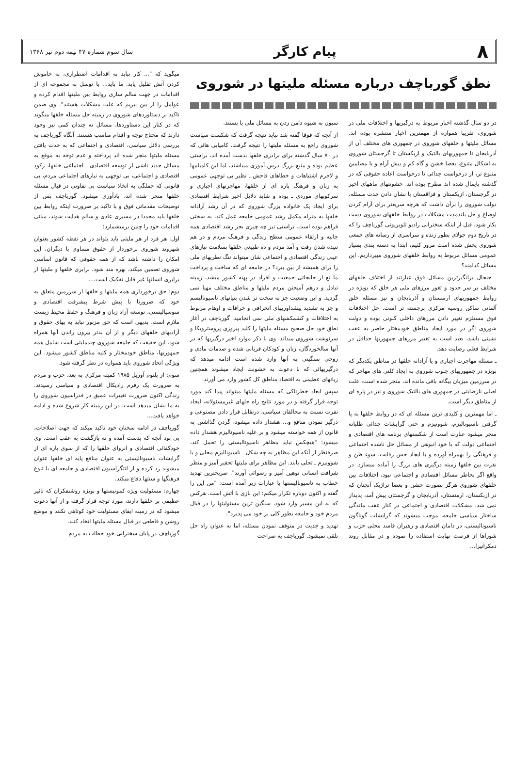۸ پیام کارگر سال سوم شماره ۴۷ نیمه دوم تیر ۱۳۶۸
نطق گورباچف درباره مسئله ملیتها در شوروی
در دو سال گذشته اخبار مربوط به درگیریها و اختلافات ملی در شوروی، تقریبا همواره از مهمترین اخبار منتشره بوده اند. مسائل ملیتها و خلقهای شوروی در جمهوری های مختلف آن از آذربایجان تا جمهوریهای بالتیک و ازبکستان تا گرجستان شوروی به اشکال متنوع، بعضا خشن و گاه کم و بیش آرام و با مضامین متنوع تر، از درخواست جدائی تا درخواست اعاده حقوقی که در گذشته پایمال شده اند مطرح بوده اند. خشونتهای ماههای اخیر در گرجستان، ازبکستان و قزاقستان با نشان دادن حدت مسئله، دولت شوروی را برآن داشت که هرچه سریعتر برای آرام کردن اوضاع و حل بلندمدت مشکلات در روابط خلقهای شوروی دست بکار شود. قبل از اینکه سخنرانی رادیو تلویزیونی گورباچف را که در تاریخ دوم جولای بطور زنده و سراسری از رسانه های جمعی شوروی پخش شده است مرور کنیم، ابتدا به دسته بندی بسیار عمومی مسائل مربوط به روابط خلقهای شوروی مبپردازیم. این مسائل کدامند؟
ـ جنجال برانگیزترین مسائل فوق عبارتند از اختلاف خلقهای مختلف بر سر حدود و ثغور مرزهای ملی هر خلق که بویژه در روابط جمهوریهای ارمنستان و آذربایجان و نیز مسئله خلق آلمانی ساکن روسیه مرکزی برجسته تر است. حل اختلافات فوق مستلزم تغییر دادن مرزهای داخلی کنونی بوده و دولت شوروی اگر در مورد ایجاد مناطق خودمختار حاضر به عقب نشینی باشد، بعید است به تغییر مرزهای جمهوریها حداقل در شرایط فعلی رضایت دهد.
ـ مسئله مهاجرت اجباری و یا آزادانه خلقها در مناطق یکدیگر که بویژه در جمهوریهای جنوب شوروی به ایجاد کلنی های مهاجر که در سرزمین میزبان بیگانه باقی مانده اند، منجر شده است، علت اصلی نارضایتی در جمهوری های بالتیک شوروی و نیز در پاره ای از مناطق دیگر است.
ـ اما مهمترین و کلیدی ترین مسئله ای که در روابط خلقها به پا گرفتن ناسیونالیزم، شوونیزم و حتی گرایشات جدائی طلبانه منجر میشود عبارت است از شکستهای برنامه های اقتصادی و اجتماعی دولت که با خود انبوهی از مسائل حل ناشده اجتماعی و فرهنگی را بهمراه آورده و با ایجاد حس رقابت، سوء ظن و نفرت بین خلقها زمینه درگیری های بزرگ را آماده میسازد. در واقع اگر بخاطر مسائل اقتصادی و اجتماعی نبود، اختلافات بین خلقهای شوروی هرگز بصورت خشن و بعضا تراژیک آنچنان که در ازبکستان، ارمنستان، آذربایجان و گرجستان پیش آمد، پدیدار نمی شد. مشکلات اقتصادی و اجتماعی در کنار عقب ماندگی ساختار سیاسی جامعه، موجب میشوند که گرایشات گوناگون ناسیونالیستی، در دامان اقتصادی و رهبران فاسد محلی حزب و شوراها از فرصت نهایت استفاده را نموده و در مقابل روند دمکراتیزا...
سیون به شیوه دامن زدن به مسائل ملی با بستند.
از آنجه که فوقا گفته شد نباید نتیجه گرفت که شکست سیاست شوروی راجع به مسئله ملیتها را نتیجه گرفت. کامیابی هائی که در ۷۰ سال گذشته برای برادری خلقها بدست آمده اند، براستی عظیم بوده و منبع بزرگ درس آموزی میباشند، اما این کامیابیها و لاجرم اشتباهات و خطاهای فاحش ـ نظیر بی توجهی عمومی به زبان و فرهنگ پاره ای از خلقها، مهاجرتهای اجباری و سرکوبهای موردی ـ بوده و شاید دلایل اخیر شرایط اقتصادی برای ایجاد یک خانواده بزرگ شوروی که در آن رشد آزادانه خلقها به منزله مکمل رشد عمومی جامعه عمل کند، به سختی فراهم بوده است. براستی نیز چه چیزی بجز رشد اقتصادی همه جانبه و ارتقاء عمومی سطح زندگی و فرهنگ مردم و در هم تنیده شدن رفت و آمد مردم و ده طبیعی خلقها بسلامت نیازهای عینی زندگی اقتصادی و اجتماعی شان میتواند تنگ نظریهای ملی را برای همیشه از بین ببرد؟ در جامعه ای که ساخت و پرداخت ما نع از جابجائی جمعیت و افراد در پهنه کشور میشد، زمینه تبادل و درهم آمیختن مردم ملیتها و مناطق مختلف مهیا نمی گردید. و این وضعیت جز به سخت تر شدن بنیانهای ناسیونالیسم و جز به تشدید پیشداوریهای انحرافی و خرافات و اوهام مربوط به اختلافات و کشمکشهای ملی نمی انجامید. گورباچف در آغاز نطق خود حل صحیح مسئله ملیتها را کلید پیروزی پروسترویکا و سرنوشت شوروی میداند. وی با ذکر موارد اخیر درگیریها که در آنها سالخوردگان، زنان و کودکان قربانی شده و صدمات مادی و روحی سنگینی به آنها وارد شده است ادامه میدهد که درگیریهائی که با دعوت به خشونت ایجاد میشوند همچنین زیانهای عظیمی به اقتصاد مناطق کل کشور وارد می آورند.
سپس ابعاد خطرناکی که مسئله ملیتها میتواند پیدا کند مورد توجه قرار گرفته و در مورد نتایج راه حلهای غیرمسئولانه، ایجاد نفرت نسبت به مخالفان سیاسی، درتقابل قرار دادن مصنوعی و درگیر نمودن منافع و... هشدار داده میشود، گردن گذاشتن به قانون از همه خواسته میشود و بر علیه ناسیونالیزم هشدار داده میشود: "هیچکس نباید مظاهر ناسیونالیستی را تحمل کند، صرفنظر از آنکه این مظاهر به چه شکل ـ ناسیونالیزم محلی و یا شوونیزم ـ تجلی یابند. این مظاهر برای ملیتها تحقیر آمیز و منظر شرافت انسانی توهین آمیز و رسوائی آورند". صریحترین تهدید خطاب به ناسیونالیستها با عبارات زیر آمده است: "من این را گفته و اکنون دوباره تکرار میکنم: این بازی با آتش است. هرکس که به این مسیر وارد شود، سنگین ترین مسئولیتها را در قبال مردم خود و جامعه بطور کلی بر خود می پذیرد".
تهدید و جدیت در متوقف نمودن مسئله، اما به عنوان راه حل تلقی نمیشود. گورباچف به صراحت
میگوید که "... کار نباید به اقدامات اضطراری، به خاموش کردن آتش تقلیل یابد. ما باید... با توسل به مجموعه ای از اقدامات در جهت سالم سازی روابط بین ملیتها اقدام کرده و عوامل را از بین ببریم که علت مشکلات هستند". وی ضمن تاکید بر دستاوردهای شوروی در زمینه حل مسئله خلقها میگوید که در کنار این دستاوردها، مسائل نه چندان کمی نیز وجود دارند که محتاج توجه و اقدام مناسب هستند. آنگاه گورباچف به بررسی دلائل سیاسی، اقتصادی و اجتماعی که به حدت یافتن مسئله ملیتها منجر شده اند پرداخته و عدم توجه به موقع به مسائل جدید ناشی از توسعه اقتصادی ـ اجتماعی خلقها، رکود اقتصادی و اجتماعی، بی توجهی به نیازهای اجتماعی مردم، بی قانونی که حملگی به اتخاذ سیاست بی تفاوتی در قبال مسئله خلقها منجر شده اند، یادآوری میشود. گورباچف پس از توضیحات مقدماتی فوق و با تاکید بر ضرورت اینکه روابط بین خلقها باید مجددا در مسیری عادی و سالم هدایت شوند، مبانی اقدامات خود را چنین برمیشمارد:
اول: هر فرد از هر ملیتی باید بتواند در هر نقطه کشور بعنوان شهروند شوروی برخوردار از حقوق مساوی با دیگران، این امکان را داشته باشد که از همه حقوقی که قانون اساسی شوروی تضمین میکند، بهره مند شود. برابری خلقها و ملیتها از برابری انسانها غیر قابل تفکیک است....
دوم: حق برخورداری همه ملیتها و خلقها از سرزمین متعلق به خود که ضرورتا با پیش شرط پیشرفت اقتصادی و سوسیالیستی، توسعه آزاد زبان و فرهنگ و حفظ محیط زیست ملازم است. بدیهی است که حق مزبور نباید به بهای حقوق و آزادیهای خلقهای دیگر و از آن بدتر بیرون راندن آنها همراه شود. این حقیقت که جامعه شوروی چندملیتی است شامل همه جمهوریها، مناطق خودمختار و کلیه مناطق کشور میشود. این ویژگی اتحاد شوروی باید همواره در نظر گرفته شود.
سوم: از پلنوم آوریل ۱۹۸۵ کمیته مرکزی به بعد، حزب و مردم به ضرورت یک رفرم رادیکال اقتصادی و سیاسی رسیدند. زندگی اکنون ضرورت تغییرات عمیق در فدراسیون شوروی را به ما نشان میدهد است. در این زمینه کار شروع شده و ادامه خواهد یافت...
گورباچف در ادامه سخنان خود تاکید میکند که جهت اصلاحات، بی بود آنچه که بدست آمده و نه بازگشت به عقب است. وی خودکفائی اقتصادی و انزوای خلقها را که از سوی پاره ای از گرایشات ناسیونالیستی به عنوان منافع پایه ای خلقها عنوان میشوند رد کرده و از انتگراسیون اقتصادی و جامعه ای با تنوع فرهنگها و سنتها دفاع میکند.
چهارم: مسئولیت ویژه کمونیستها و بویژه روشنفکران که تاثیر عظیمی بر خلقها دارند، مورد توجه قرار گرفته و از آنها دعوت میشود که در زمینه ایفای مسئولیت خود کوتاهی نکنند و موضع روشن و قاطعی در قبال مسئله ملیتها اتخاذ کنند.
گورباچف در پایان سخنرانی خود خطاب به مردم